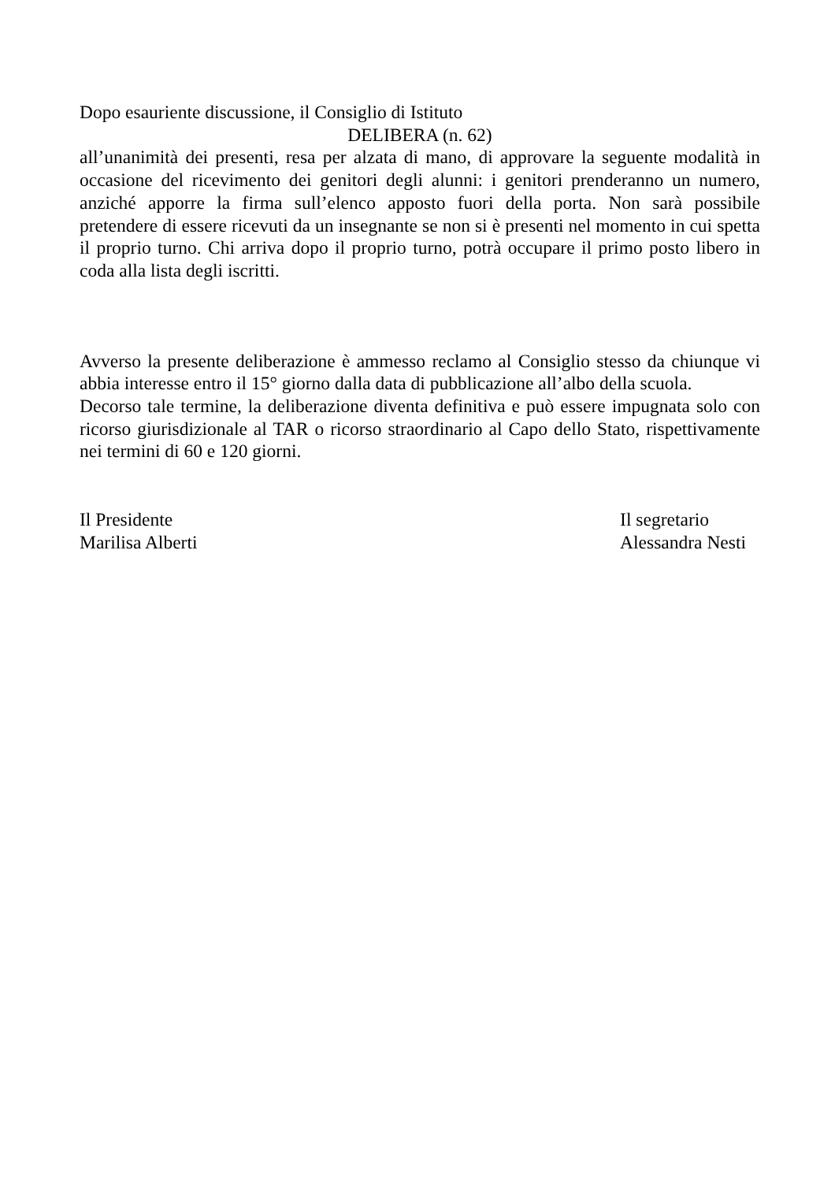Dopo esauriente discussione, il Consiglio di Istituto
DELIBERA (n. 62)
all’unanimità dei presenti, resa per alzata di mano, di approvare la seguente modalità in occasione del ricevimento dei genitori degli alunni: i genitori prenderanno un numero, anziché apporre la firma sull’elenco apposto fuori della porta. Non sarà possibile pretendere di essere ricevuti da un insegnante se non si è presenti nel momento in cui spetta il proprio turno. Chi arriva dopo il proprio turno, potrà occupare il primo posto libero in coda alla lista degli iscritti.
Avverso la presente deliberazione è ammesso reclamo al Consiglio stesso da chiunque vi abbia interesse entro il 15° giorno dalla data di pubblicazione all’albo della scuola.
Decorso tale termine, la deliberazione diventa definitiva e può essere impugnata solo con ricorso giurisdizionale al TAR o ricorso straordinario al Capo dello Stato, rispettivamente nei termini di 60 e 120 giorni.
Il Presidente
Marilisa Alberti
Il segretario
Alessandra Nesti